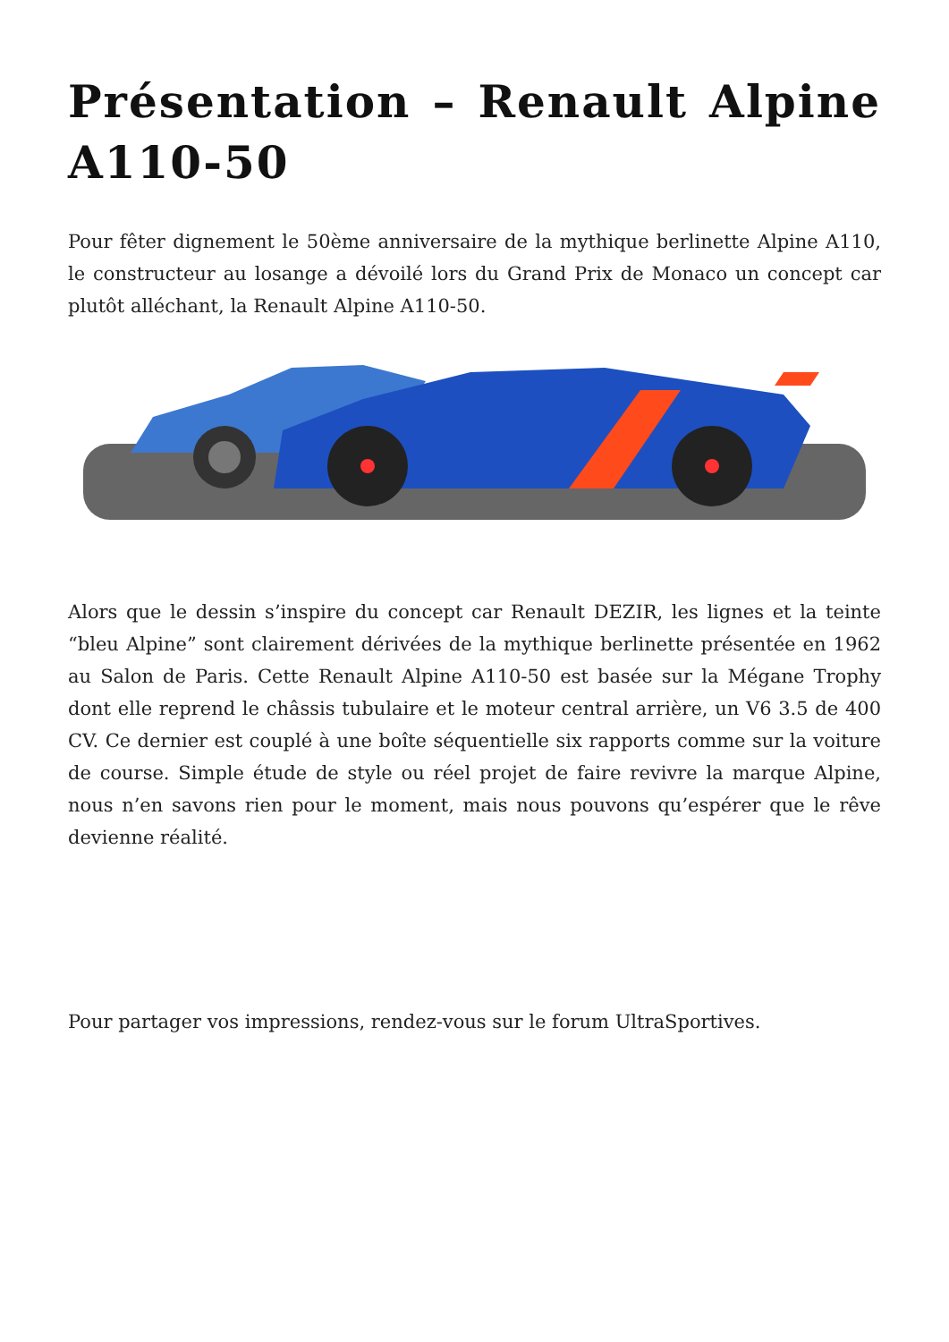Présentation – Renault Alpine A110-50
Pour fêter dignement le 50ème anniversaire de la mythique berlinette Alpine A110, le constructeur au losange a dévoilé lors du Grand Prix de Monaco un concept car plutôt alléchant, la Renault Alpine A110-50.
Alors que le dessin s’inspire du concept car Renault DEZIR, les lignes et la teinte “bleu Alpine” sont clairement dérivées de la mythique berlinette présentée en 1962 au Salon de Paris. Cette Renault Alpine A110-50 est basée sur la Mégane Trophy dont elle reprend le châssis tubulaire et le moteur central arrière, un V6 3.5 de 400 CV. Ce dernier est couplé à une boîte séquentielle six rapports comme sur la voiture de course. Simple étude de style ou réel projet de faire revivre la marque Alpine, nous n’en savons rien pour le moment, mais nous pouvons qu’espérer que le rêve devienne réalité.
Pour partager vos impressions, rendez-vous sur le forum UltraSportives.